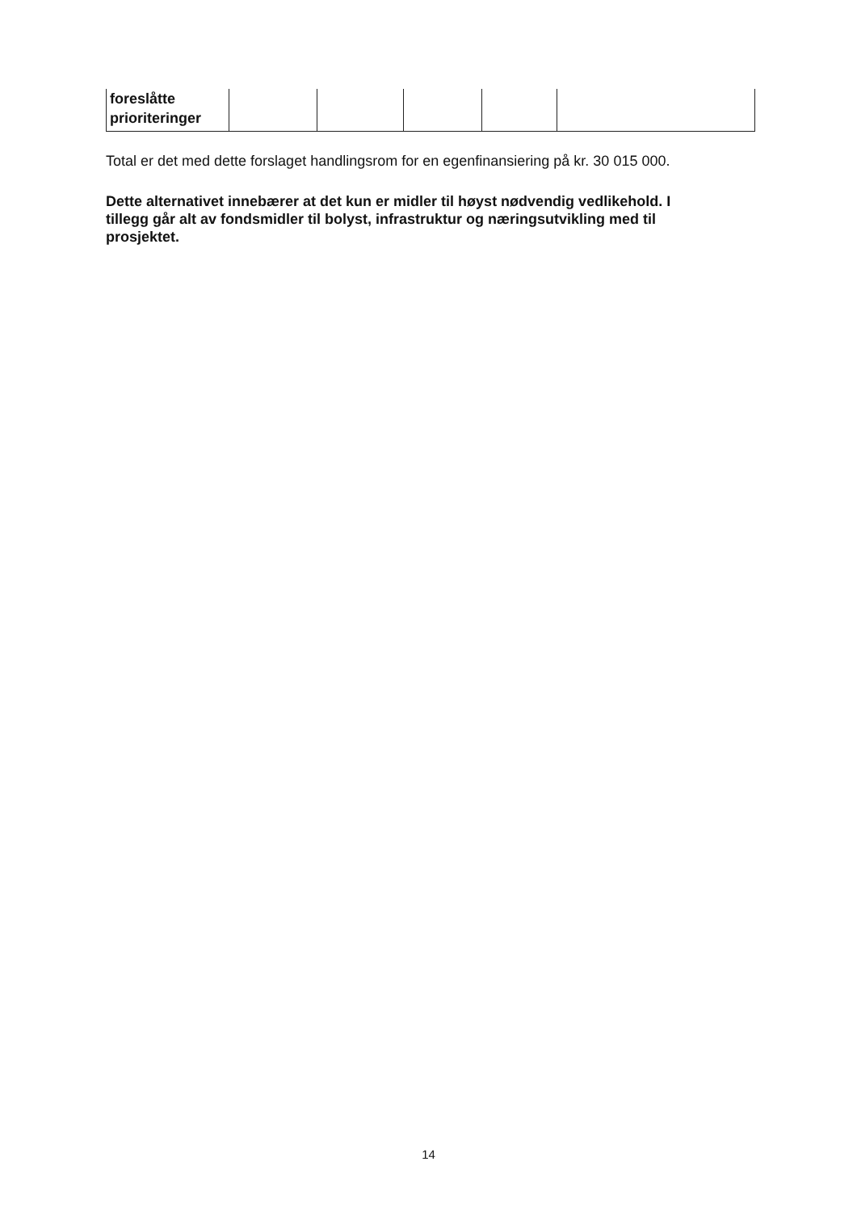| foreslåtte prioriteringer | | | | | |
Total er det med dette forslaget handlingsrom for en egenfinansiering på kr. 30 015 000.
Dette alternativet innebærer at det kun er midler til høyst nødvendig vedlikehold. I tillegg går alt av fondsmidler til bolyst, infrastruktur og næringsutvikling med til prosjektet.
14